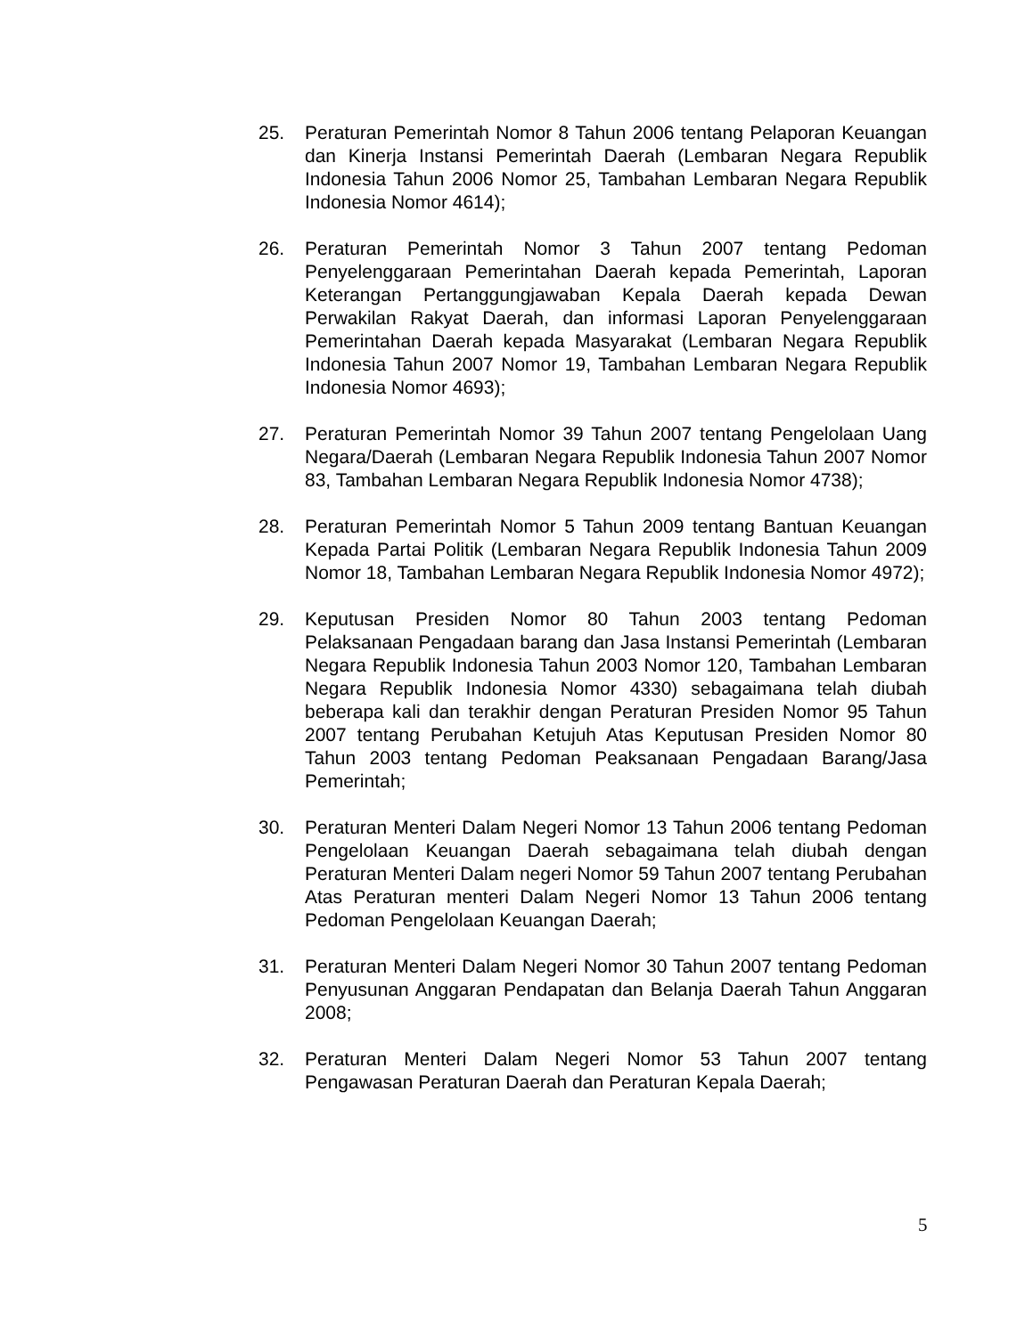25. Peraturan Pemerintah Nomor 8 Tahun 2006 tentang Pelaporan Keuangan dan Kinerja Instansi Pemerintah Daerah (Lembaran Negara Republik Indonesia Tahun 2006 Nomor 25, Tambahan Lembaran Negara Republik Indonesia Nomor 4614);
26. Peraturan Pemerintah Nomor 3 Tahun 2007 tentang Pedoman Penyelenggaraan Pemerintahan Daerah kepada Pemerintah, Laporan Keterangan Pertanggungjawaban Kepala Daerah kepada Dewan Perwakilan Rakyat Daerah, dan informasi Laporan Penyelenggaraan Pemerintahan Daerah kepada Masyarakat (Lembaran Negara Republik Indonesia Tahun 2007 Nomor 19, Tambahan Lembaran Negara Republik Indonesia Nomor 4693);
27. Peraturan Pemerintah Nomor 39 Tahun 2007 tentang Pengelolaan Uang Negara/Daerah (Lembaran Negara Republik Indonesia Tahun 2007 Nomor 83, Tambahan Lembaran Negara Republik Indonesia Nomor 4738);
28. Peraturan Pemerintah Nomor 5 Tahun 2009 tentang Bantuan Keuangan Kepada Partai Politik (Lembaran Negara Republik Indonesia Tahun 2009 Nomor 18, Tambahan Lembaran Negara Republik Indonesia Nomor 4972);
29. Keputusan Presiden Nomor 80 Tahun 2003 tentang Pedoman Pelaksanaan Pengadaan barang dan Jasa Instansi Pemerintah (Lembaran Negara Republik Indonesia Tahun 2003 Nomor 120, Tambahan Lembaran Negara Republik Indonesia Nomor 4330) sebagaimana telah diubah beberapa kali dan terakhir dengan Peraturan Presiden Nomor 95 Tahun 2007 tentang Perubahan Ketujuh Atas Keputusan Presiden Nomor 80 Tahun 2003 tentang Pedoman Peaksanaan Pengadaan Barang/Jasa Pemerintah;
30. Peraturan Menteri Dalam Negeri Nomor 13 Tahun 2006 tentang Pedoman Pengelolaan Keuangan Daerah sebagaimana telah diubah dengan Peraturan Menteri Dalam negeri Nomor 59 Tahun 2007 tentang Perubahan Atas Peraturan menteri Dalam Negeri Nomor 13 Tahun 2006 tentang Pedoman Pengelolaan Keuangan Daerah;
31. Peraturan Menteri Dalam Negeri Nomor 30 Tahun 2007 tentang Pedoman Penyusunan Anggaran Pendapatan dan Belanja Daerah Tahun Anggaran 2008;
32. Peraturan Menteri Dalam Negeri Nomor 53 Tahun 2007 tentang Pengawasan Peraturan Daerah dan Peraturan Kepala Daerah;
5